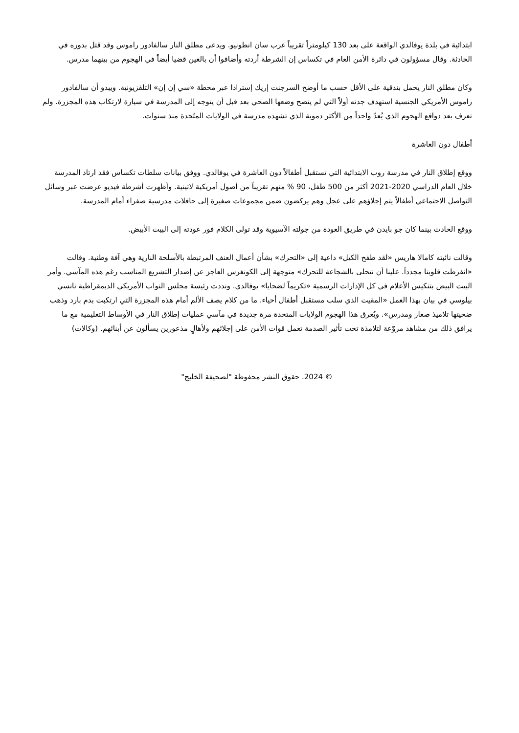ابتدائية في بلدة يوفالدي الواقعة على بعد 130 كيلومتراً تقريباً غرب سان انطونيو. ويدعى مطلق النار سالفادور راموس وقد قتل بدوره في الحادثة. وقال مسؤولون في دائرة الأمن العام في تكساس إن الشرطة أردته وأضافوا أن بالغين قضيا أيضاً في الهجوم من بينهما مدرس.
وكان مطلق النار يحمل بندقية على الأقل حسب ما أوضح السرجنت إريك إسترادا عبر محطة «سي إن إن» التلفزيونية. ويبدو أن سالفادور راموس الأمريكي الجنسية استهدف جدته أولاً التي لم يتضح وضعها الصحي بعد قبل أن يتوجه إلى المدرسة في سيارة لارتكاب هذه المجزرة. ولم تعرف بعد دوافع الهجوم الذي يُعدّ واحداً من الأكثر دموية الذي تشهده مدرسة في الولايات المتّحدة منذ سنوات.
أطفال دون العاشرة
ووقع إطلاق النار في مدرسة روب الابتدائية التي تستقبل أطفالاً دون العاشرة في يوفالدي. ووفق بيانات سلطات تكساس فقد ارتاد المدرسة خلال العام الدراسي 2020-2021 أكثر من 500 طفل، 90 % منهم تقريباً من أصول أمريكية لاتينية. وأظهرت أشرطة فيديو عرضت عبر وسائل التواصل الاجتماعي أطفالاً يتم إجلاؤهم على عجل وهم يركضون ضمن مجموعات صغيرة إلى حافلات مدرسية صفراء أمام المدرسة.
ووقع الحادث بينما كان جو بايدن في طريق العودة من جولته الآسيوية وقد تولى الكلام فور عودته إلى البيت الأبيض.
وقالت نائبته كامالا هاريس «لقد طفح الكيل» داعية إلى «التحرك» بشأن أعمال العنف المرتبطة بالأسلحة النارية وهي آفة وطنية. وقالت «انفرطت قلوبنا مجدداً. علينا أن نتحلى بالشجاعة للتحرك» متوجهة إلى الكونغرس العاجز عن إصدار التشريع المناسب رغم هذه المآسي. وأمر البيت البيض بتنكيس الأعلام في كل الإدارات الرسمية «تكريماً لضحايا» يوفالدي. ونددت رئيسة مجلس النواب الأمريكي الديمقراطية نانسي بيلوسي في بيان بهذا العمل «المقيت الذي سلب مستقبل أطفال أحياء. ما من كلام يصف الألم أمام هذه المجزرة التي ارتكبت بدم بارد وذهب ضحيتها تلاميذ صغار ومدرس». ويُغرق هذا الهجوم الولايات المتحدة مرة جديدة في مآسي عمليات إطلاق النار في الأوساط التعليمية مع ما يرافق ذلك من مشاهد مروّعة لتلامذة تحت تأثير الصدمة تعمل قوات الأمن على إجلائهم ولأهالٍ مذعورين يسألون عن أبنائهم. (وكالات)
© 2024. حقوق النشر محفوظة "لصحيفة الخليج"